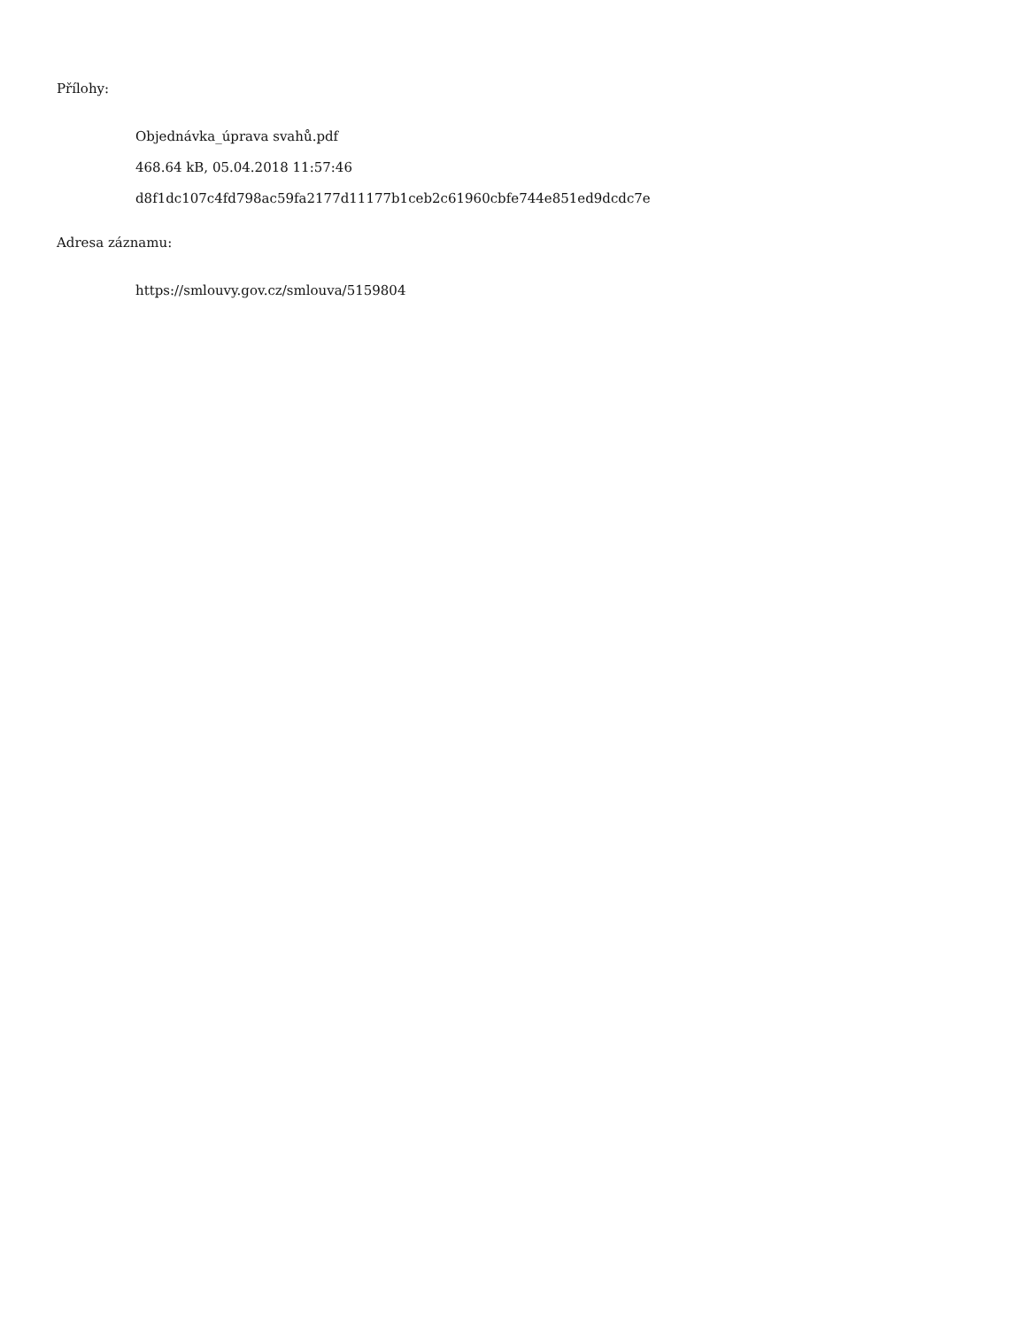Přílohy:
Objednávka_úprava svahů.pdf
468.64 kB, 05.04.2018 11:57:46
d8f1dc107c4fd798ac59fa2177d11177b1ceb2c61960cbfe744e851ed9dcdc7e
Adresa záznamu:
https://smlouvy.gov.cz/smlouva/5159804